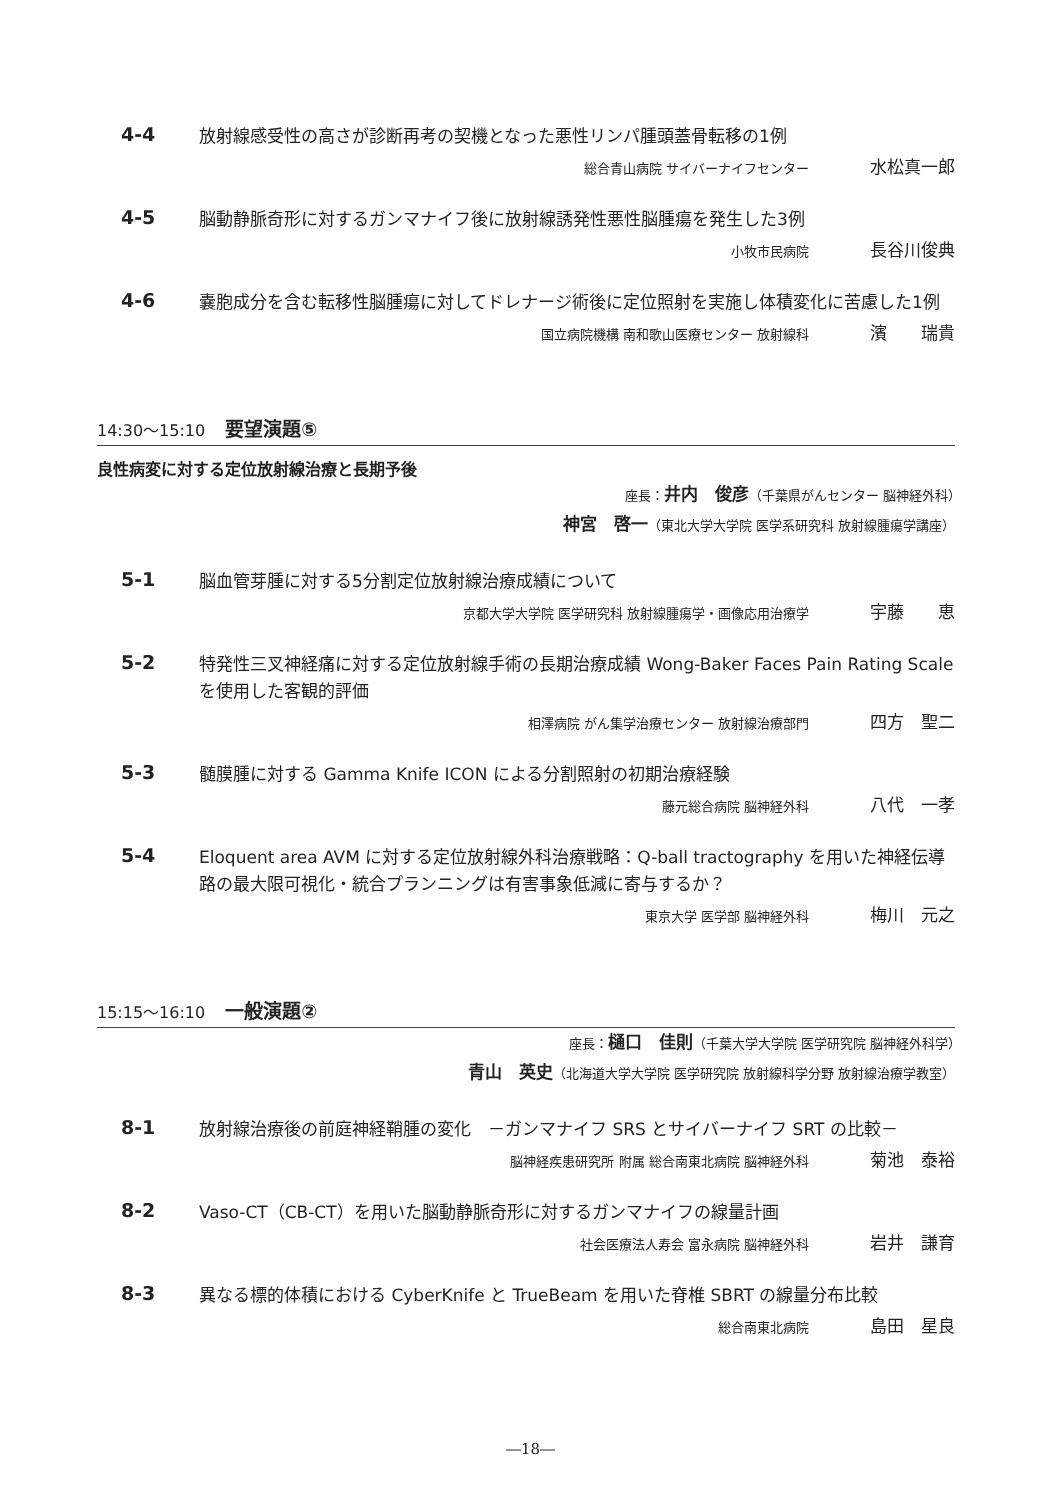4-4
放射線感受性の高さが診断再考の契機となった悪性リンパ腫頭蓋骨転移の1例
総合青山病院 サイバーナイフセンター 水松真一郎
4-5
脳動静脈奇形に対するガンマナイフ後に放射線誘発性悪性脳腫瘍を発生した3例
小牧市民病院 長谷川俊典
4-6
嚢胞成分を含む転移性脳腫瘍に対してドレナージ術後に定位照射を実施し体積変化に苦慮した1例
国立病院機構 南和歌山医療センター 放射線科 濱　　瑞貴
14:30～15:10 要望演題⑤
良性病変に対する定位放射線治療と長期予後
座長：井内　俊彦（千葉県がんセンター 脳神経外科）　　　　　　　　
神宮　啓一（東北大学大学院 医学系研究科 放射線腫瘍学講座）
5-1
脳血管芽腫に対する5分割定位放射線治療成績について
京都大学大学院 医学研究科 放射線腫瘍学・画像応用治療学 宇藤　　恵
5-2
特発性三叉神経痛に対する定位放射線手術の長期治療成績 Wong-Baker Faces Pain Rating Scale を使用した客観的評価
相澤病院 がん集学治療センター 放射線治療部門 四方　聖二
5-3
髄膜腫に対する Gamma Knife ICON による分割照射の初期治療経験
藤元総合病院 脳神経外科 八代　一孝
5-4
Eloquent area AVM に対する定位放射線外科治療戦略：Q-ball tractography を用いた神経伝導路の最大限可視化・統合プランニングは有害事象低減に寄与するか？
東京大学 医学部 脳神経外科 梅川　元之
15:15～16:10 一般演題②
座長：樋口　佳則（千葉大学大学院 医学研究院 脳神経外科学）　　　　　　　
青山　英史（北海道大学大学院 医学研究院 放射線科学分野 放射線治療学教室）
8-1
放射線治療後の前庭神経鞘腫の変化　－ガンマナイフ SRS とサイバーナイフ SRT の比較－
脳神経疾患研究所 附属 総合南東北病院 脳神経外科 菊池　泰裕
8-2
Vaso-CT（CB-CT）を用いた脳動静脈奇形に対するガンマナイフの線量計画
社会医療法人寿会 富永病院 脳神経外科 岩井　謙育
8-3
異なる標的体積における CyberKnife と TrueBeam を用いた脊椎 SBRT の線量分布比較
総合南東北病院 島田　星良
―18―